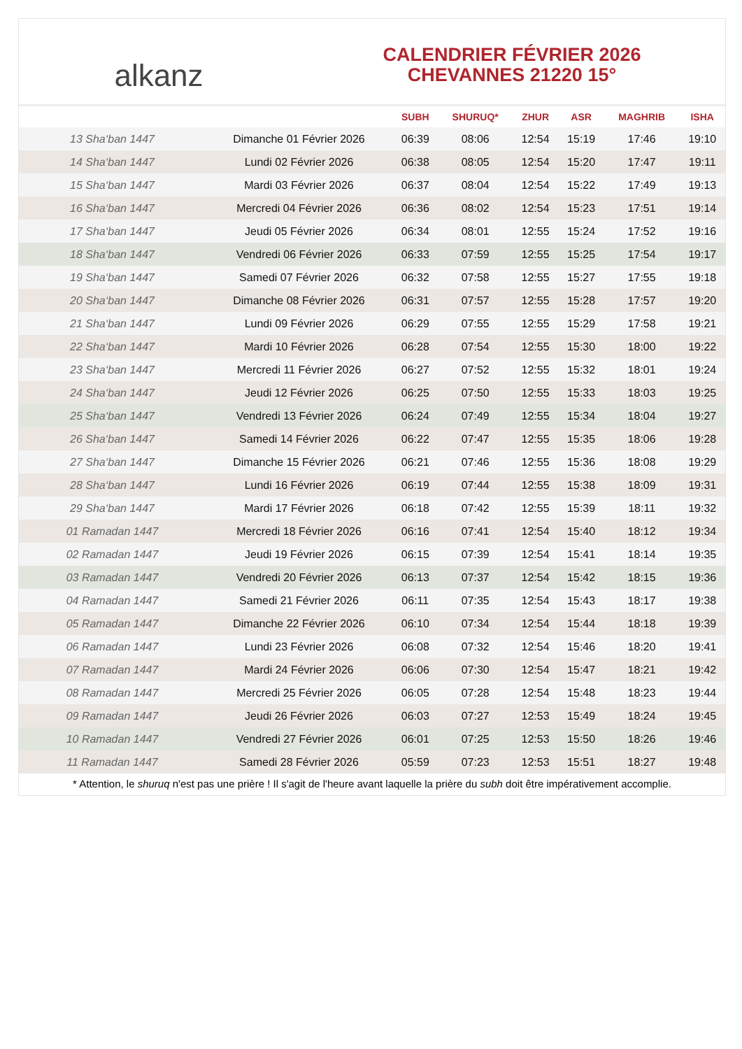alkanz
CALENDRIER FÉVRIER 2026
CHEVANNES 21220 15°
| | | SUBH | SHURUQ* | ZHUR | ASR | MAGHRIB | ISHA |
| --- | --- | --- | --- | --- | --- | --- | --- |
| 13 Sha‘ban 1447 | Dimanche 01 Février 2026 | 06:39 | 08:06 | 12:54 | 15:19 | 17:46 | 19:10 |
| 14 Sha‘ban 1447 | Lundi 02 Février 2026 | 06:38 | 08:05 | 12:54 | 15:20 | 17:47 | 19:11 |
| 15 Sha‘ban 1447 | Mardi 03 Février 2026 | 06:37 | 08:04 | 12:54 | 15:22 | 17:49 | 19:13 |
| 16 Sha‘ban 1447 | Mercredi 04 Février 2026 | 06:36 | 08:02 | 12:54 | 15:23 | 17:51 | 19:14 |
| 17 Sha‘ban 1447 | Jeudi 05 Février 2026 | 06:34 | 08:01 | 12:55 | 15:24 | 17:52 | 19:16 |
| 18 Sha‘ban 1447 | Vendredi 06 Février 2026 | 06:33 | 07:59 | 12:55 | 15:25 | 17:54 | 19:17 |
| 19 Sha‘ban 1447 | Samedi 07 Février 2026 | 06:32 | 07:58 | 12:55 | 15:27 | 17:55 | 19:18 |
| 20 Sha‘ban 1447 | Dimanche 08 Février 2026 | 06:31 | 07:57 | 12:55 | 15:28 | 17:57 | 19:20 |
| 21 Sha‘ban 1447 | Lundi 09 Février 2026 | 06:29 | 07:55 | 12:55 | 15:29 | 17:58 | 19:21 |
| 22 Sha‘ban 1447 | Mardi 10 Février 2026 | 06:28 | 07:54 | 12:55 | 15:30 | 18:00 | 19:22 |
| 23 Sha‘ban 1447 | Mercredi 11 Février 2026 | 06:27 | 07:52 | 12:55 | 15:32 | 18:01 | 19:24 |
| 24 Sha‘ban 1447 | Jeudi 12 Février 2026 | 06:25 | 07:50 | 12:55 | 15:33 | 18:03 | 19:25 |
| 25 Sha‘ban 1447 | Vendredi 13 Février 2026 | 06:24 | 07:49 | 12:55 | 15:34 | 18:04 | 19:27 |
| 26 Sha‘ban 1447 | Samedi 14 Février 2026 | 06:22 | 07:47 | 12:55 | 15:35 | 18:06 | 19:28 |
| 27 Sha‘ban 1447 | Dimanche 15 Février 2026 | 06:21 | 07:46 | 12:55 | 15:36 | 18:08 | 19:29 |
| 28 Sha‘ban 1447 | Lundi 16 Février 2026 | 06:19 | 07:44 | 12:55 | 15:38 | 18:09 | 19:31 |
| 29 Sha‘ban 1447 | Mardi 17 Février 2026 | 06:18 | 07:42 | 12:55 | 15:39 | 18:11 | 19:32 |
| 01 Ramadan 1447 | Mercredi 18 Février 2026 | 06:16 | 07:41 | 12:54 | 15:40 | 18:12 | 19:34 |
| 02 Ramadan 1447 | Jeudi 19 Février 2026 | 06:15 | 07:39 | 12:54 | 15:41 | 18:14 | 19:35 |
| 03 Ramadan 1447 | Vendredi 20 Février 2026 | 06:13 | 07:37 | 12:54 | 15:42 | 18:15 | 19:36 |
| 04 Ramadan 1447 | Samedi 21 Février 2026 | 06:11 | 07:35 | 12:54 | 15:43 | 18:17 | 19:38 |
| 05 Ramadan 1447 | Dimanche 22 Février 2026 | 06:10 | 07:34 | 12:54 | 15:44 | 18:18 | 19:39 |
| 06 Ramadan 1447 | Lundi 23 Février 2026 | 06:08 | 07:32 | 12:54 | 15:46 | 18:20 | 19:41 |
| 07 Ramadan 1447 | Mardi 24 Février 2026 | 06:06 | 07:30 | 12:54 | 15:47 | 18:21 | 19:42 |
| 08 Ramadan 1447 | Mercredi 25 Février 2026 | 06:05 | 07:28 | 12:54 | 15:48 | 18:23 | 19:44 |
| 09 Ramadan 1447 | Jeudi 26 Février 2026 | 06:03 | 07:27 | 12:53 | 15:49 | 18:24 | 19:45 |
| 10 Ramadan 1447 | Vendredi 27 Février 2026 | 06:01 | 07:25 | 12:53 | 15:50 | 18:26 | 19:46 |
| 11 Ramadan 1447 | Samedi 28 Février 2026 | 05:59 | 07:23 | 12:53 | 15:51 | 18:27 | 19:48 |
* Attention, le shuruq n'est pas une prière ! Il s'agit de l'heure avant laquelle la prière du subh doit être impérativement accomplie.